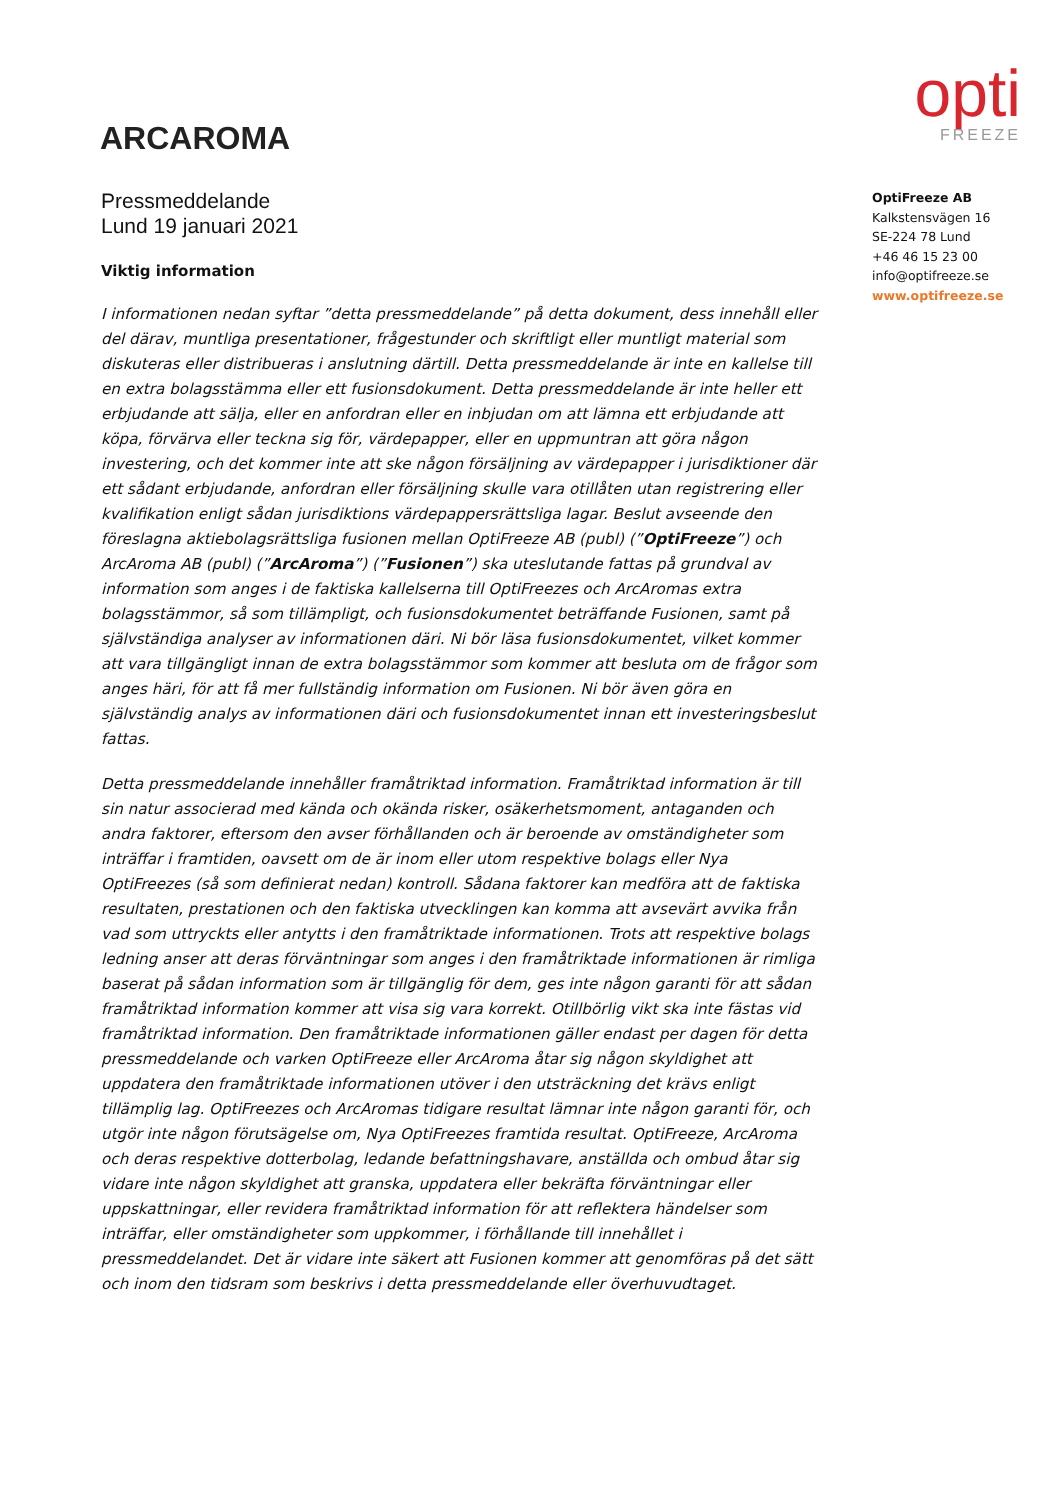ARCAROMA
opti
FREEZE
Pressmeddelande
Lund 19 januari 2021
Viktig information
I informationen nedan syftar ”detta pressmeddelande” på detta dokument, dess innehåll eller del därav, muntliga presentationer, frågestunder och skriftligt eller muntligt material som diskuteras eller distribueras i anslutning därtill. Detta pressmeddelande är inte en kallelse till en extra bolagsstämma eller ett fusionsdokument. Detta pressmeddelande är inte heller ett erbjudande att sälja, eller en anfordran eller en inbjudan om att lämna ett erbjudande att köpa, förvärva eller teckna sig för, värdepapper, eller en uppmuntran att göra någon investering, och det kommer inte att ske någon försäljning av värdepapper i jurisdiktioner där ett sådant erbjudande, anfordran eller försäljning skulle vara otillåten utan registrering eller kvalifikation enligt sådan jurisdiktions värdepappersrättsliga lagar. Beslut avseende den föreslagna aktiebolagsrättsliga fusionen mellan OptiFreeze AB (publ) (”OptiFreeze”) och ArcAroma AB (publ) (”ArcAroma”) (”Fusionen”) ska uteslutande fattas på grundval av information som anges i de faktiska kallelserna till OptiFreezes och ArcAromas extra bolagsstämmor, så som tillämpligt, och fusionsdokumentet beträffande Fusionen, samt på självständiga analyser av informationen däri. Ni bör läsa fusionsdokumentet, vilket kommer att vara tillgängligt innan de extra bolagsstämmor som kommer att besluta om de frågor som anges häri, för att få mer fullständig information om Fusionen. Ni bör även göra en självständig analys av informationen däri och fusionsdokumentet innan ett investeringsbeslut fattas.
Detta pressmeddelande innehåller framåtriktad information. Framåtriktad information är till sin natur associerad med kända och okända risker, osäkerhetsmoment, antaganden och andra faktorer, eftersom den avser förhållanden och är beroende av omständigheter som inträffar i framtiden, oavsett om de är inom eller utom respektive bolags eller Nya OptiFreezes (så som definierat nedan) kontroll. Sådana faktorer kan medföra att de faktiska resultaten, prestationen och den faktiska utvecklingen kan komma att avsevärt avvika från vad som uttryckts eller antytts i den framåtriktade informationen. Trots att respektive bolags ledning anser att deras förväntningar som anges i den framåtriktade informationen är rimliga baserat på sådan information som är tillgänglig för dem, ges inte någon garanti för att sådan framåtriktad information kommer att visa sig vara korrekt. Otillbörlig vikt ska inte fästas vid framåtriktad information. Den framåtriktade informationen gäller endast per dagen för detta pressmeddelande och varken OptiFreeze eller ArcAroma åtar sig någon skyldighet att uppdatera den framåtriktade informationen utöver i den utsträckning det krävs enligt tillämplig lag. OptiFreezes och ArcAromas tidigare resultat lämnar inte någon garanti för, och utgör inte någon förutsägelse om, Nya OptiFreezes framtida resultat. OptiFreeze, ArcAroma och deras respektive dotterbolag, ledande befattningshavare, anställda och ombud åtar sig vidare inte någon skyldighet att granska, uppdatera eller bekräfta förväntningar eller uppskattningar, eller revidera framåtriktad information för att reflektera händelser som inträffar, eller omständigheter som uppkommer, i förhållande till innehållet i pressmeddelandet. Det är vidare inte säkert att Fusionen kommer att genomföras på det sätt och inom den tidsram som beskrivs i detta pressmeddelande eller överhuvudtaget.
OptiFreeze AB
Kalkstensvägen 16
SE-224 78 Lund
+46 46 15 23 00
info@optifreeze.se
www.optifreeze.se